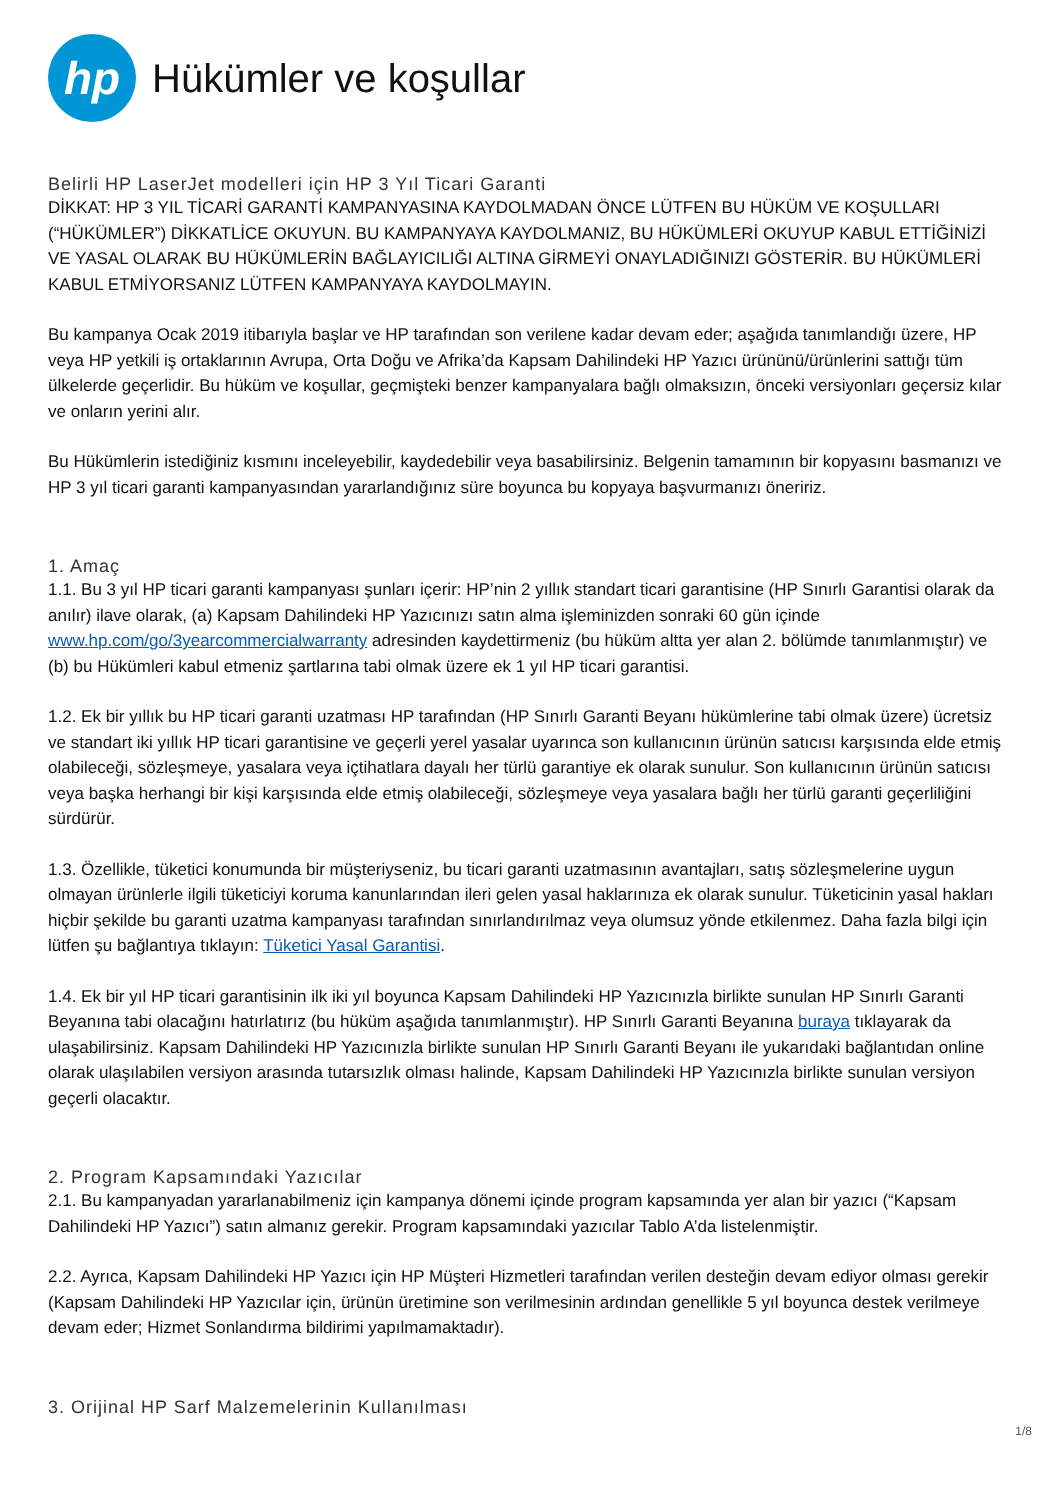hp
Hükümler ve koşullar
Belirli HP LaserJet modelleri için HP 3 Yıl Ticari Garanti
DİKKAT: HP 3 YIL TİCARİ GARANTİ KAMPANYASINA KAYDOLMADAN ÖNCE LÜTFEN BU HÜKÜM VE KOŞULLARI (“HÜKÜMLER”) DİKKATLİCE OKUYUN. BU KAMPANYAYA KAYDOLMANIZ, BU HÜKÜMLERİ OKUYUP KABUL ETTİĞİNİZİ VE YASAL OLARAK BU HÜKÜMLERİN BAĞLAYICILIĞI ALTINA GİRMEYİ ONAYLADIĞINIZI GÖSTERİR. BU HÜKÜMLERİ KABUL ETMİYORSANIZ LÜTFEN KAMPANYAYA KAYDOLMAYIN.
Bu kampanya Ocak 2019 itibarıyla başlar ve HP tarafından son verilene kadar devam eder; aşağıda tanımlandığı üzere, HP veya HP yetkili iş ortaklarının Avrupa, Orta Doğu ve Afrika’da Kapsam Dahilindeki HP Yazıcı ürününü/ürünlerini sattığı tüm ülkelerde geçerlidir. Bu hüküm ve koşullar, geçmişteki benzer kampanyalara bağlı olmaksızın, önceki versiyonları geçersiz kılar ve onların yerini alır.
Bu Hükümlerin istediğiniz kısmını inceleyebilir, kaydedebilir veya basabilirsiniz. Belgenin tamamının bir kopyasını basmanızı ve HP 3 yıl ticari garanti kampanyasından yararlandığınız süre boyunca bu kopyaya başvurmanızı öneririz.
1. Amaç
1.1. Bu 3 yıl HP ticari garanti kampanyası şunları içerir: HP’nin 2 yıllık standart ticari garantisine (HP Sınırlı Garantisi olarak da anılır) ilave olarak, (a) Kapsam Dahilindeki HP Yazıcınızı satın alma işleminizden sonraki 60 gün içinde www.hp.com/go/3yearcommercialwarranty adresinden kaydettirmeniz (bu hüküm altta yer alan 2. bölümde tanımlanmıştır) ve (b) bu Hükümleri kabul etmeniz şartlarına tabi olmak üzere ek 1 yıl HP ticari garantisi.
1.2. Ek bir yıllık bu HP ticari garanti uzatması HP tarafından (HP Sınırlı Garanti Beyanı hükümlerine tabi olmak üzere) ücretsiz ve standart iki yıllık HP ticari garantisine ve geçerli yerel yasalar uyarınca son kullanıcının ürünün satıcısı karşısında elde etmiş olabileceği, sözleşmeye, yasalara veya içtihatlara dayalı her türlü garantiye ek olarak sunulur. Son kullanıcının ürünün satıcısı veya başka herhangi bir kişi karşısında elde etmiş olabileceği, sözleşmeye veya yasalara bağlı her türlü garanti geçerliliğini sürdürür.
1.3. Özellikle, tüketici konumunda bir müşteriyseniz, bu ticari garanti uzatmasının avantajları, satış sözleşmelerine uygun olmayan ürünlerle ilgili tüketiciyi koruma kanunlarından ileri gelen yasal haklarınıza ek olarak sunulur. Tüketicinin yasal hakları hiçbir şekilde bu garanti uzatma kampanyası tarafından sınırlandırılmaz veya olumsuz yönde etkilenmez. Daha fazla bilgi için lütfen şu bağlantıya tıklayın: Tüketici Yasal Garantisi.
1.4. Ek bir yıl HP ticari garantisinin ilk iki yıl boyunca Kapsam Dahilindeki HP Yazıcınızla birlikte sunulan HP Sınırlı Garanti Beyanına tabi olacağını hatırlatırız (bu hüküm aşağıda tanımlanmıştır). HP Sınırlı Garanti Beyanına buraya tıklayarak da ulaşabilirsiniz. Kapsam Dahilindeki HP Yazıcınızla birlikte sunulan HP Sınırlı Garanti Beyanı ile yukarıdaki bağlantıdan online olarak ulaşılabilen versiyon arasında tutarsızlık olması halinde, Kapsam Dahilindeki HP Yazıcınızla birlikte sunulan versiyon geçerli olacaktır.
2. Program Kapsamındaki Yazıcılar
2.1. Bu kampanyadan yararlanabilmeniz için kampanya dönemi içinde program kapsamında yer alan bir yazıcı (“Kapsam Dahilindeki HP Yazıcı”) satın almanız gerekir. Program kapsamındaki yazıcılar Tablo A’da listelenmiştir.
2.2. Ayrıca, Kapsam Dahilindeki HP Yazıcı için HP Müşteri Hizmetleri tarafından verilen desteğin devam ediyor olması gerekir (Kapsam Dahilindeki HP Yazıcılar için, ürünün üretimine son verilmesinin ardından genellikle 5 yıl boyunca destek verilmeye devam eder; Hizmet Sonlandırma bildirimi yapılmamaktadır).
3. Orijinal HP Sarf Malzemelerinin Kullanılması
1/8